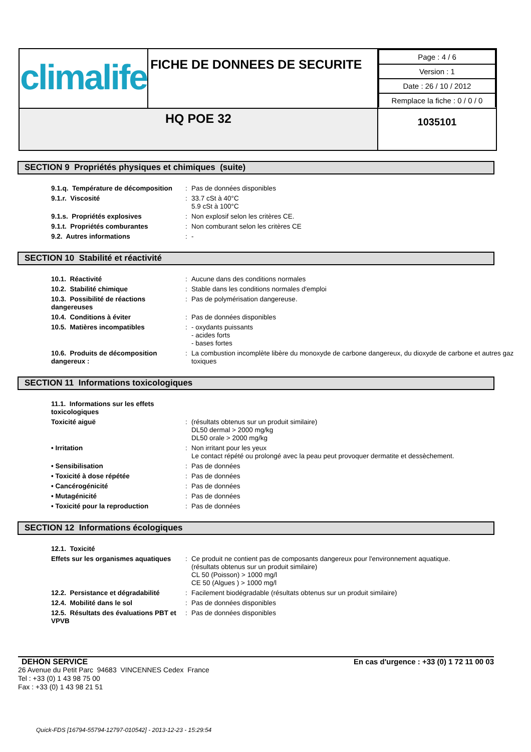| climalife | FICHE DE DONNEES DE SECURITE | / Page : 4 / 6 / / Version : 1 / / Date : 26 / 10 / 2012 / / Remplace la fiche : 0 / 0 / 0 / |
| HQ POE 32 | | 1035101 |
SECTION 9 Propriétés physiques et chimiques (suite)
| 9.1.q. Température de décomposition | : | Pas de données disponibles |
| 9.1.r. Viscosité | : | 33.7 cSt à 40°C 5.9 cSt à 100°C |
| 9.1.s. Propriétés explosives | : | Non explosif selon les critères CE. |
| 9.1.t. Propriétés comburantes | : | Non comburant selon les critères CE |
| 9.2. Autres informations | : | - |
SECTION 10 Stabilité et réactivité
| 10.1. Réactivité | : | Aucune dans des conditions normales |
| 10.2. Stabilité chimique | : | Stable dans les conditions normales d'emploi |
| 10.3. Possibilité de réactions dangereuses | : | Pas de polymérisation dangereuse. |
| 10.4. Conditions à éviter | : | Pas de données disponibles |
| 10.5. Matières incompatibles | : | - oxydants puissants - acides forts - bases fortes |
| 10.6. Produits de décomposition dangereux : | : | La combustion incomplète libère du monoxyde de carbone dangereux, du dioxyde de carbone et autres gaz toxiques |
SECTION 11 Informations toxicologiques
| 11.1. Informations sur les effets toxicologiques | | |
| Toxicité aiguë | : | (résultats obtenus sur un produit similaire) DL50 dermal > 2000 mg/kg DL50 orale > 2000 mg/kg |
| • Irritation | : | Non irritant pour les yeux Le contact répété ou prolongé avec la peau peut provoquer dermatite et dessèchement. |
| • Sensibilisation | : | Pas de données |
| • Toxicité à dose répétée | : | Pas de données |
| • Cancérogénicité | : | Pas de données |
| • Mutagénicité | : | Pas de données |
| • Toxicité pour la reproduction | : | Pas de données |
SECTION 12 Informations écologiques
| 12.1. Toxicité | | |
| Effets sur les organismes aquatiques | : | Ce produit ne contient pas de composants dangereux pour l'environnement aquatique. (résultats obtenus sur un produit similaire) CL 50 (Poisson) > 1000 mg/l CE 50 (Algues ) > 1000 mg/l |
| 12.2. Persistance et dégradabilité | : | Facilement biodégradable (résultats obtenus sur un produit similaire) |
| 12.4. Mobilité dans le sol | : | Pas de données disponibles |
| 12.5. Résultats des évaluations PBT et VPVB | : | Pas de données disponibles |
DEHON SERVICE
26 Avenue du Petit Parc 94683 VINCENNES Cedex France
Tel : +33 (0) 1 43 98 75 00
Fax : +33 (0) 1 43 98 21 51
En cas d'urgence : +33 (0) 1 72 11 00 03
Quick-FDS [16794-55794-12797-010542] - 2013-12-23 - 15:29:54